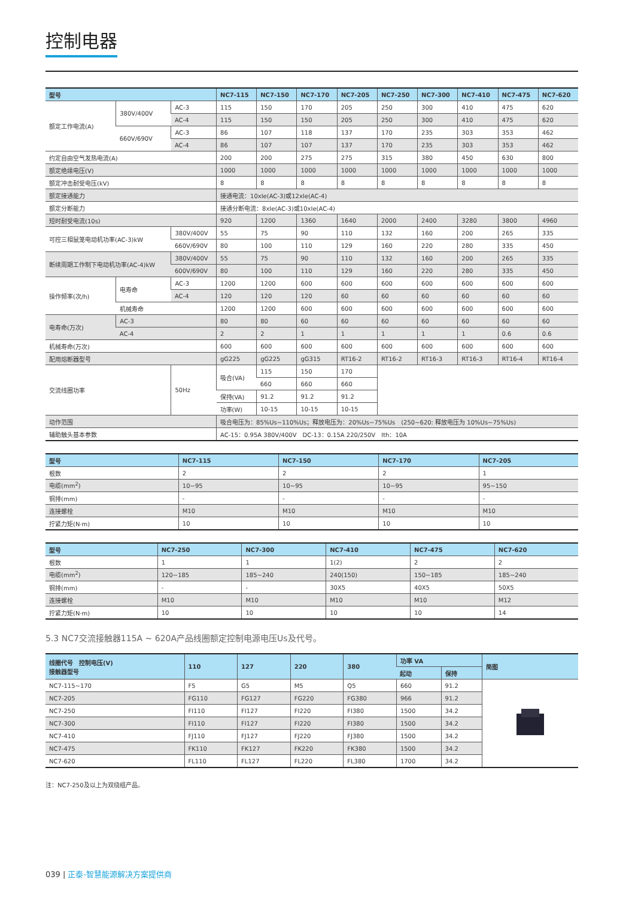控制电器
| 型号 | | | NC7-115 | NC7-150 | NC7-170 | NC7-205 | NC7-250 | NC7-300 | NC7-410 | NC7-475 | NC7-620 |
| --- | --- | --- | --- | --- | --- | --- | --- | --- | --- | --- | --- |
| 额定工作电流(A) | 380V/400V | AC-3 | 115 | 150 | 170 | 205 | 250 | 300 | 410 | 475 | 620 |
| | | AC-4 | 115 | 150 | 150 | 205 | 250 | 300 | 410 | 475 | 620 |
| | 660V/690V | AC-3 | 86 | 107 | 118 | 137 | 170 | 235 | 303 | 353 | 462 |
| | | AC-4 | 86 | 107 | 107 | 137 | 170 | 235 | 303 | 353 | 462 |
| 约定自由空气发热电流(A) | | | 200 | 200 | 275 | 275 | 315 | 380 | 450 | 630 | 800 |
| 额定绝缘电压(V) | | | 1000 | 1000 | 1000 | 1000 | 1000 | 1000 | 1000 | 1000 | 1000 |
| 额定冲击耐受电压(kV) | | | 8 | 8 | 8 | 8 | 8 | 8 | 8 | 8 | 8 |
| 额定接通能力 | | | 接通电流：10xIe(AC-3)或12xIe(AC-4) | | | | | | | | |
| 额定分断能力 | | | 接通分断电流：8xIe(AC-3)或10xIe(AC-4) | | | | | | | | |
| 短时耐受电流(10s) | | | 920 | 1200 | 1360 | 1640 | 2000 | 2400 | 3280 | 3800 | 4960 |
| 可控三相鼠笼电动机功率(AC-3)kW | | 380V/400V | 55 | 75 | 90 | 110 | 132 | 160 | 200 | 265 | 335 |
| | | 660V/690V | 80 | 100 | 110 | 129 | 160 | 220 | 280 | 335 | 450 |
| 断续周期工作制下电动机功率(AC-4)kW | | 380V/400V | 55 | 75 | 90 | 110 | 132 | 160 | 200 | 265 | 335 |
| | | 600V/690V | 80 | 100 | 110 | 129 | 160 | 220 | 280 | 335 | 450 |
| 操作频率(次/h) | 电寿命 | AC-3 | 1200 | 1200 | 600 | 600 | 600 | 600 | 600 | 600 | 600 |
| | | AC-4 | 120 | 120 | 120 | 60 | 60 | 60 | 60 | 60 | 60 |
| | 机械寿命 | | 1200 | 1200 | 600 | 600 | 600 | 600 | 600 | 600 | 600 |
| 电寿命(万次) | AC-3 | | 80 | 80 | 60 | 60 | 60 | 60 | 60 | 60 | 60 |
| | AC-4 | | 2 | 2 | 1 | 1 | 1 | 1 | 1 | 0.6 | 0.6 |
| 机械寿命(万次) | | | 600 | 600 | 600 | 600 | 600 | 600 | 600 | 600 | 600 |
| 配用熔断器型号 | | | gG225 | gG225 | gG315 | RT16-2 | RT16-2 | RT16-3 | RT16-3 | RT16-4 | RT16-4 |
| 交流线圈功率 | | 50Hz | 吸合(VA) | 115 | 150 | 170 | | | | | |
| | | | | 660 | 660 | 660 | | | | | |
| | | | 保持(VA) | 91.2 | 91.2 | 91.2 | | | | | |
| | | | 功率(W) | 10-15 | 10-15 | 10-15 | | | | | |
| 动作范围 | | | 吸合电压为：85%Us~110%Us；释放电压为：20%Us~75%Us (250~620: 释放电压为 10%Us~75%Us) | | | | | | | | |
| 辅助触头基本参数 | | | AC-15：0.95A 380V/400V DC-13：0.15A 220/250V Ith：10A | | | | | | | | |
| 型号 | NC7-115 | NC7-150 | NC7-170 | NC7-205 |
| --- | --- | --- | --- | --- |
| 根数 | 2 | 2 | 2 | 1 |
| 电缆(mm<sup>2</sup>) | 10~95 | 10~95 | 10~95 | 95~150 |
| 铜排(mm) | - | - | - | - |
| 连接螺栓 | M10 | M10 | M10 | M10 |
| 拧紧力矩(N·m) | 10 | 10 | 10 | 10 |
| 型号 | NC7-250 | NC7-300 | NC7-410 | NC7-475 | NC7-620 |
| --- | --- | --- | --- | --- | --- |
| 根数 | 1 | 1 | 1(2) | 2 | 2 |
| 电缆(mm<sup>2</sup>) | 120~185 | 185~240 | 240(150) | 150~185 | 185~240 |
| 铜排(mm) | - | - | 30X5 | 40X5 | 50X5 |
| 连接螺栓 | M10 | M10 | M10 | M10 | M12 |
| 拧紧力矩(N·m) | 10 | 10 | 10 | 10 | 14 |
5.3 NC7交流接触器115A ~ 620A产品线圈额定控制电源电压Us及代号。
| 线圈代号 控制电压(V) 接触器型号 | 110 | 127 | 220 | 380 | 功率 VA | | 简图 |
| --- | --- | --- | --- | --- | --- | --- | --- |
| | | | | | 起动 | 保持 | |
| NC7-115~170 | F5 | G5 | M5 | Q5 | 660 | 91.2 | |
| NC7-205 | FG110 | FG127 | FG220 | FG380 | 966 | 91.2 | |
| NC7-250 | FI110 | FI127 | FI220 | FI380 | 1500 | 34.2 | |
| NC7-300 | FI110 | FI127 | FI220 | FI380 | 1500 | 34.2 | |
| NC7-410 | FJ110 | FJ127 | FJ220 | FJ380 | 1500 | 34.2 | |
| NC7-475 | FK110 | FK127 | FK220 | FK380 | 1500 | 34.2 | |
| NC7-620 | FL110 | FL127 | FL220 | FL380 | 1700 | 34.2 | |
注：NC7-250及以上为双绕组产品。
039 | 正泰-智慧能源解决方案提供商